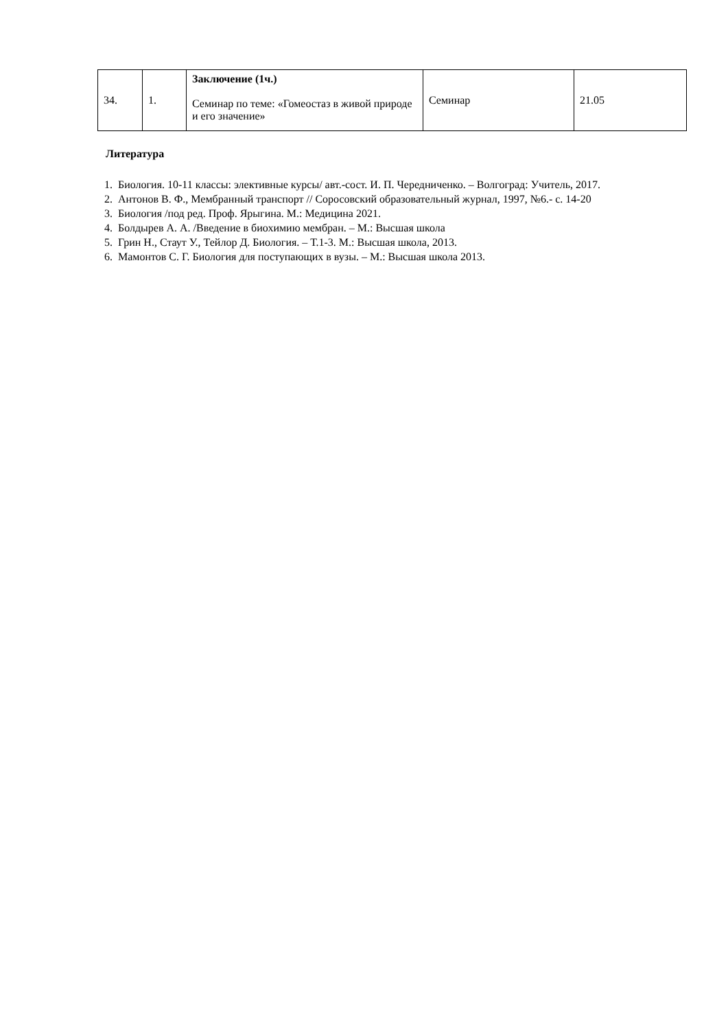| 34. | 1. | Заключение (1ч.) Семинар по теме: «Гомеостаз в живой природе и его значение» | Семинар | 21.05 |
Литература
1. Биология. 10-11 классы: элективные курсы/ авт.-сост. И. П. Чередниченко. – Волгоград: Учитель, 2017.
2. Антонов В. Ф., Мембранный транспорт // Соросовский образовательный журнал, 1997, №6.- с. 14-20
3. Биология /под ред. Проф. Ярыгина. М.: Медицина 2021.
4. Болдырев А. А. /Введение в биохимию мембран. – М.: Высшая школа
5. Грин Н., Стаут У., Тейлор Д. Биология. – Т.1-3. М.: Высшая школа, 2013.
6. Мамонтов С. Г. Биология для поступающих в вузы. – М.: Высшая школа 2013.